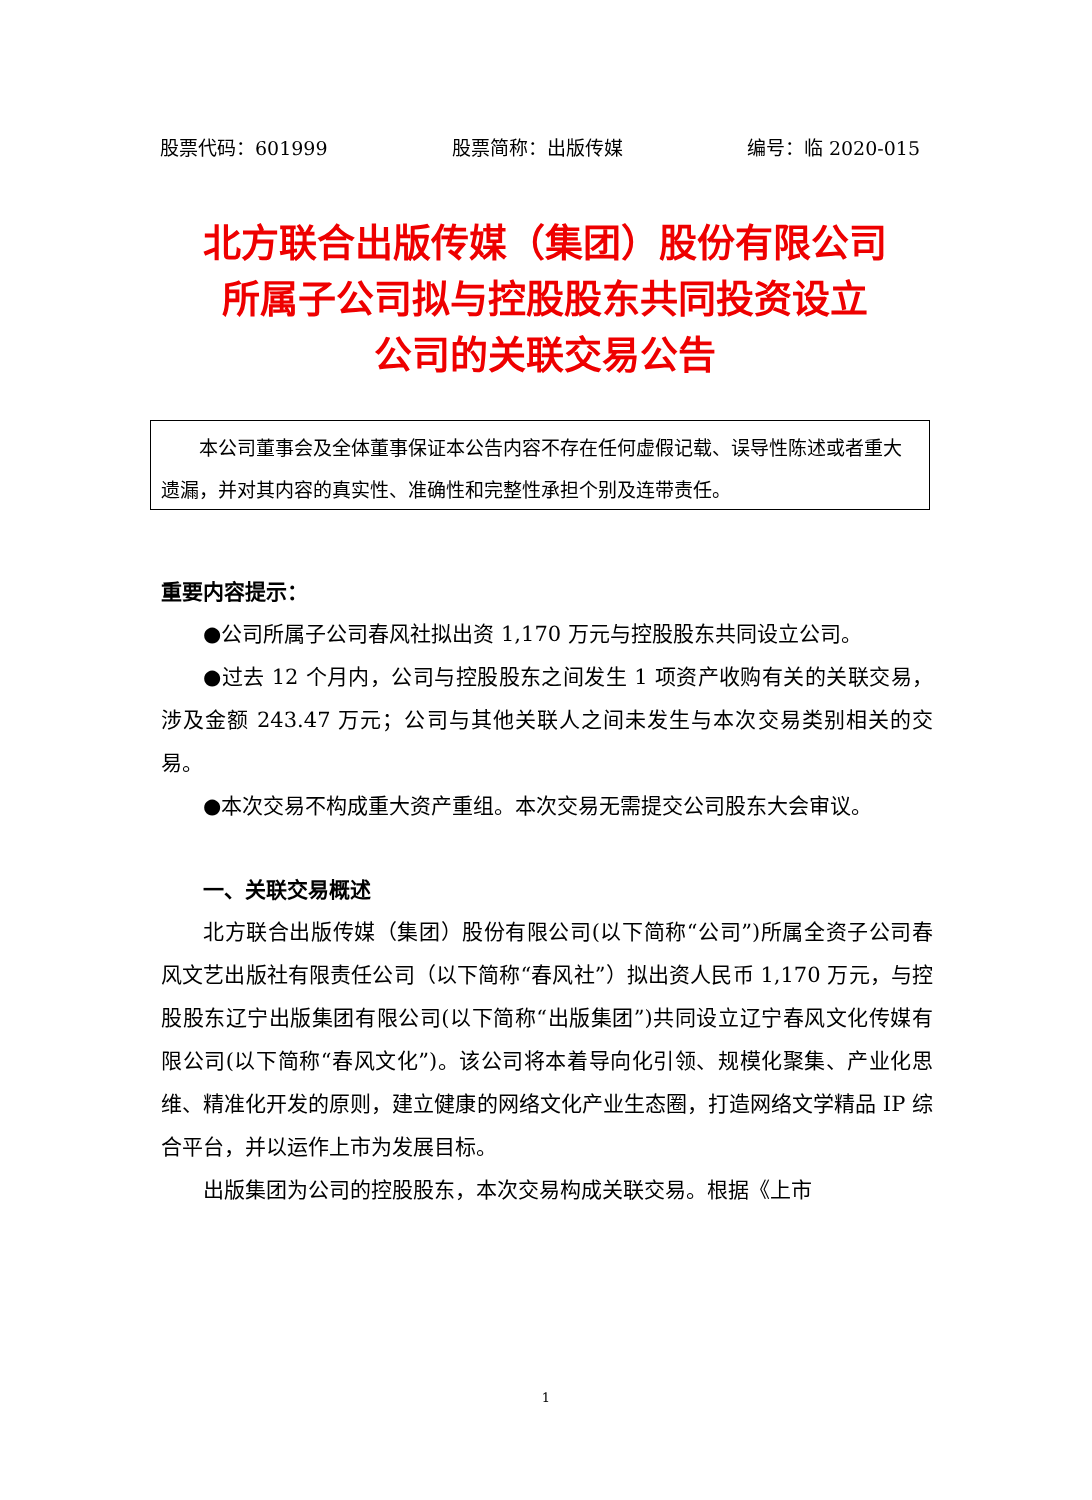股票代码：601999 股票简称：出版传媒 编号：临 2020-015
北方联合出版传媒（集团）股份有限公司
所属子公司拟与控股股东共同投资设立
公司的关联交易公告
本公司董事会及全体董事保证本公告内容不存在任何虚假记载、误导性陈述或者重大遗漏，并对其内容的真实性、准确性和完整性承担个别及连带责任。
重要内容提示：
●公司所属子公司春风社拟出资 1,170 万元与控股股东共同设立公司。
●过去 12 个月内，公司与控股股东之间发生 1 项资产收购有关的关联交易，涉及金额 243.47 万元；公司与其他关联人之间未发生与本次交易类别相关的交易。
●本次交易不构成重大资产重组。本次交易无需提交公司股东大会审议。
一、关联交易概述
北方联合出版传媒（集团）股份有限公司(以下简称“公司”)所属全资子公司春风文艺出版社有限责任公司（以下简称“春风社”）拟出资人民币 1,170 万元，与控股股东辽宁出版集团有限公司(以下简称“出版集团”)共同设立辽宁春风文化传媒有限公司(以下简称“春风文化”)。该公司将本着导向化引领、规模化聚集、产业化思维、精准化开发的原则，建立健康的网络文化产业生态圈，打造网络文学精品 IP 综合平台，并以运作上市为发展目标。
出版集团为公司的控股股东，本次交易构成关联交易。根据《上市
1